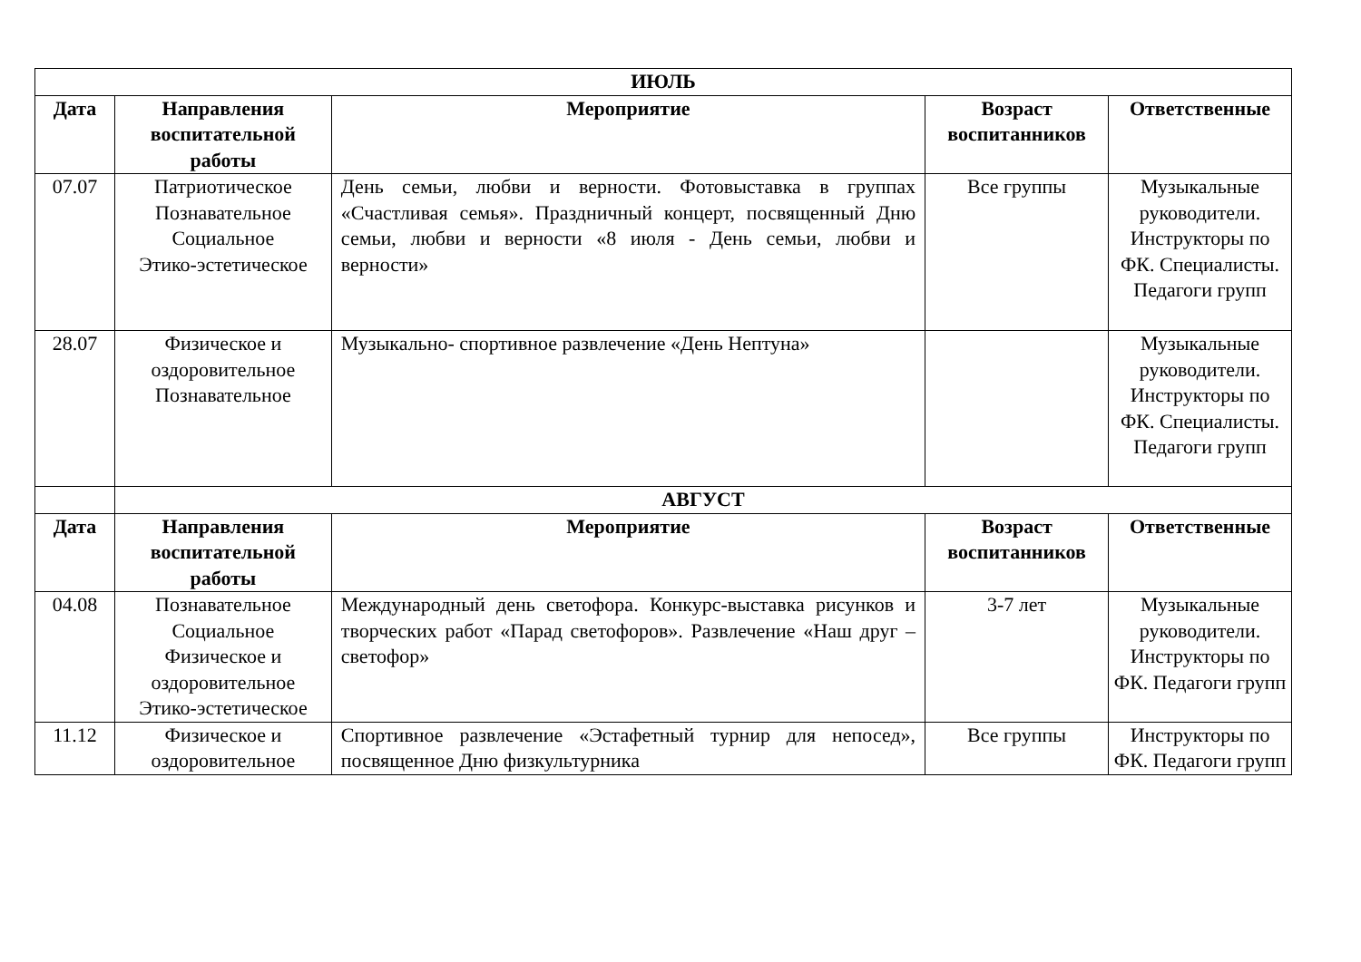| ИЮЛЬ | | | | |
| --- | --- | --- | --- | --- |
| Дата | Направления воспитательной работы | Мероприятие | Возраст воспитанников | Ответственные |
| 07.07 | Патриотическое Познавательное Социальное Этико-эстетическое | День семьи, любви и верности. Фотовыставка в группах «Счастливая семья». Праздничный концерт, посвященный Дню семьи, любви и верности «8 июля - День семьи, любви и верности» | Все группы | Музыкальные руководители. Инструкторы по ФК. Специалисты. Педагоги групп |
| 28.07 | Физическое и оздоровительное Познавательное | Музыкально- спортивное развлечение «День Нептуна» | | Музыкальные руководители. Инструкторы по ФК. Специалисты. Педагоги групп |
| | АВГУСТ | | | |
| Дата | Направления воспитательной работы | Мероприятие | Возраст воспитанников | Ответственные |
| 04.08 | Познавательное Социальное Физическое и оздоровительное Этико-эстетическое | Международный день светофора. Конкурс-выставка рисунков и творческих работ «Парад светофоров». Развлечение «Наш друг – светофор» | 3-7 лет | Музыкальные руководители. Инструкторы по ФК. Педагоги групп |
| 11.12 | Физическое и оздоровительное | Спортивное развлечение «Эстафетный турнир для непосед», посвященное Дню физкультурника | Все группы | Инструкторы по ФК. Педагоги групп |